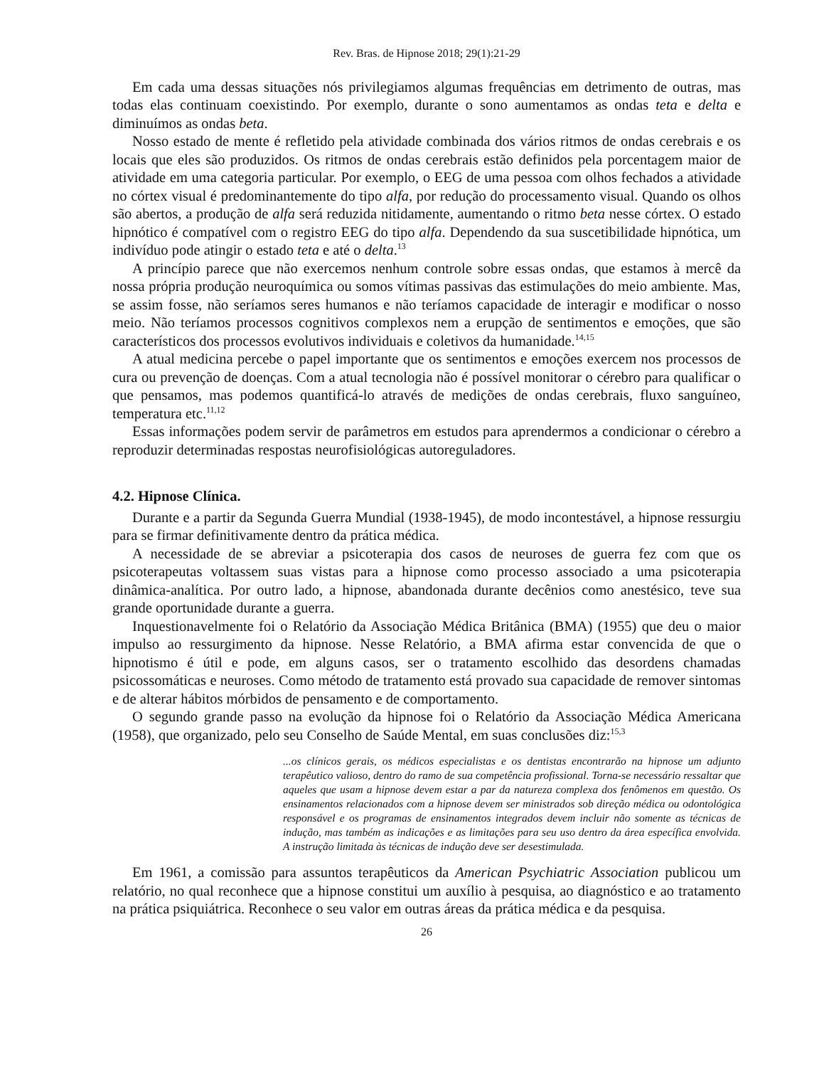Rev. Bras. de Hipnose 2018; 29(1):21-29
Em cada uma dessas situações nós privilegiamos algumas frequências em detrimento de outras, mas todas elas continuam coexistindo. Por exemplo, durante o sono aumentamos as ondas teta e delta e diminuímos as ondas beta.
Nosso estado de mente é refletido pela atividade combinada dos vários ritmos de ondas cerebrais e os locais que eles são produzidos. Os ritmos de ondas cerebrais estão definidos pela porcentagem maior de atividade em uma categoria particular. Por exemplo, o EEG de uma pessoa com olhos fechados a atividade no córtex visual é predominantemente do tipo alfa, por redução do processamento visual. Quando os olhos são abertos, a produção de alfa será reduzida nitidamente, aumentando o ritmo beta nesse córtex. O estado hipnótico é compatível com o registro EEG do tipo alfa. Dependendo da sua suscetibilidade hipnótica, um indivíduo pode atingir o estado teta e até o delta.<sup>13</sup>
A princípio parece que não exercemos nenhum controle sobre essas ondas, que estamos à mercê da nossa própria produção neuroquímica ou somos vítimas passivas das estimulações do meio ambiente. Mas, se assim fosse, não seríamos seres humanos e não teríamos capacidade de interagir e modificar o nosso meio. Não teríamos processos cognitivos complexos nem a erupção de sentimentos e emoções, que são característicos dos processos evolutivos individuais e coletivos da humanidade.<sup>14,15</sup>
A atual medicina percebe o papel importante que os sentimentos e emoções exercem nos processos de cura ou prevenção de doenças. Com a atual tecnologia não é possível monitorar o cérebro para qualificar o que pensamos, mas podemos quantificá-lo através de medições de ondas cerebrais, fluxo sanguíneo, temperatura etc.<sup>11,12</sup>
Essas informações podem servir de parâmetros em estudos para aprendermos a condicionar o cérebro a reproduzir determinadas respostas neurofisiológicas autoreguladores.
4.2. Hipnose Clínica.
Durante e a partir da Segunda Guerra Mundial (1938-1945), de modo incontestável, a hipnose ressurgiu para se firmar definitivamente dentro da prática médica.
A necessidade de se abreviar a psicoterapia dos casos de neuroses de guerra fez com que os psicoterapeutas voltassem suas vistas para a hipnose como processo associado a uma psicoterapia dinâmica-analítica. Por outro lado, a hipnose, abandonada durante decênios como anestésico, teve sua grande oportunidade durante a guerra.
Inquestionavelmente foi o Relatório da Associação Médica Britânica (BMA) (1955) que deu o maior impulso ao ressurgimento da hipnose. Nesse Relatório, a BMA afirma estar convencida de que o hipnotismo é útil e pode, em alguns casos, ser o tratamento escolhido das desordens chamadas psicossomáticas e neuroses. Como método de tratamento está provado sua capacidade de remover sintomas e de alterar hábitos mórbidos de pensamento e de comportamento.
O segundo grande passo na evolução da hipnose foi o Relatório da Associação Médica Americana (1958), que organizado, pelo seu Conselho de Saúde Mental, em suas conclusões diz:<sup>15,3</sup>
...os clínicos gerais, os médicos especialistas e os dentistas encontrarão na hipnose um adjunto terapêutico valioso, dentro do ramo de sua competência profissional. Torna-se necessário ressaltar que aqueles que usam a hipnose devem estar a par da natureza complexa dos fenômenos em questão. Os ensinamentos relacionados com a hipnose devem ser ministrados sob direção médica ou odontológica responsável e os programas de ensinamentos integrados devem incluir não somente as técnicas de indução, mas também as indicações e as limitações para seu uso dentro da área específica envolvida. A instrução limitada às técnicas de indução deve ser desestimulada.
Em 1961, a comissão para assuntos terapêuticos da American Psychiatric Association publicou um relatório, no qual reconhece que a hipnose constitui um auxílio à pesquisa, ao diagnóstico e ao tratamento na prática psiquiátrica. Reconhece o seu valor em outras áreas da prática médica e da pesquisa.
26